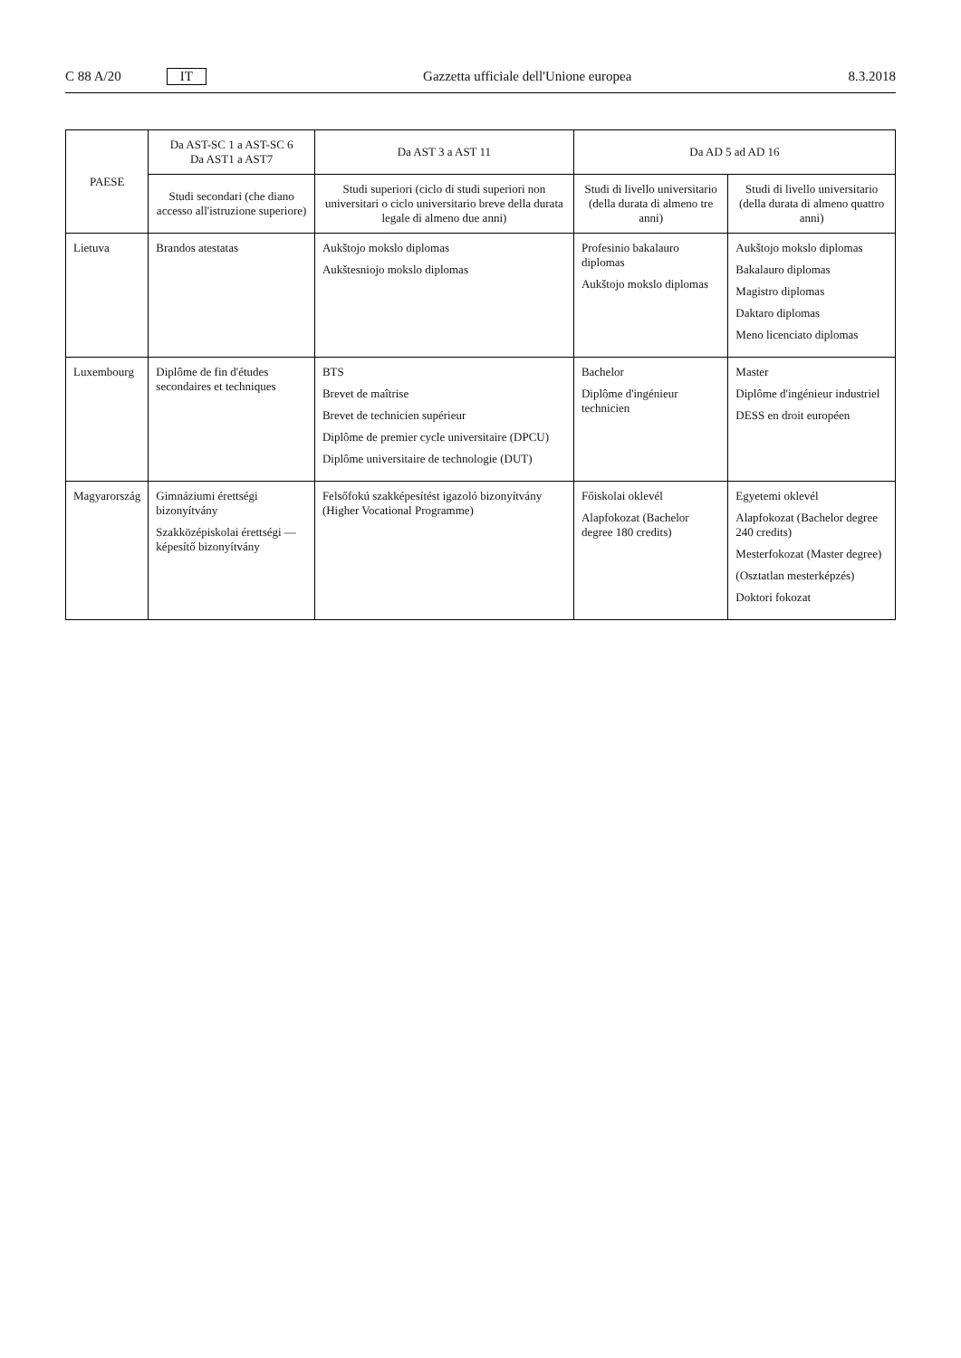C 88 A/20 IT Gazzetta ufficiale dell'Unione europea 8.3.2018
| PAESE | Da AST-SC 1 a AST-SC 6 Da AST1 a AST7 | Da AST 3 a AST 11 | Da AD 5 ad AD 16 | |
| --- | --- | --- | --- | --- |
| | Studi secondari (che diano accesso all'istruzione superiore) | Studi superiori (ciclo di studi superiori non universitari o ciclo universitario breve della durata legale di almeno due anni) | Studi di livello universitario (della durata di almeno tre anni) | Studi di livello universitario (della durata di almeno quattro anni) |
| Lietuva | Brandos atestatas | Aukštojo mokslo diplomas Aukštesniojo mokslo diplomas | Profesinio bakalauro diplomas Aukštojo mokslo diplomas | Aukštojo mokslo diplomas Bakalauro diplomas Magistro diplomas Daktaro diplomas Meno licenciato diplomas |
| Luxembourg | Diplôme de fin d'études secondaires et techniques | BTS Brevet de maîtrise Brevet de technicien supérieur Diplôme de premier cycle universitaire (DPCU) Diplôme universitaire de technologie (DUT) | Bachelor Diplôme d'ingénieur technicien | Master Diplôme d'ingénieur industriel DESS en droit européen |
| Magyarország | Gimnáziumi érettségi bizonyítvány Szakközépiskolai érettségi — képesítő bizonyítvány | Felsőfokú szakképesítést igazoló bizonyítvány (Higher Vocational Programme) | Főiskolai oklevél Alapfokozat (Bachelor degree 180 credits) | Egyetemi oklevél Alapfokozat (Bachelor degree 240 credits) Mesterfokozat (Master degree) (Osztatlan mesterképzés) Doktori fokozat |